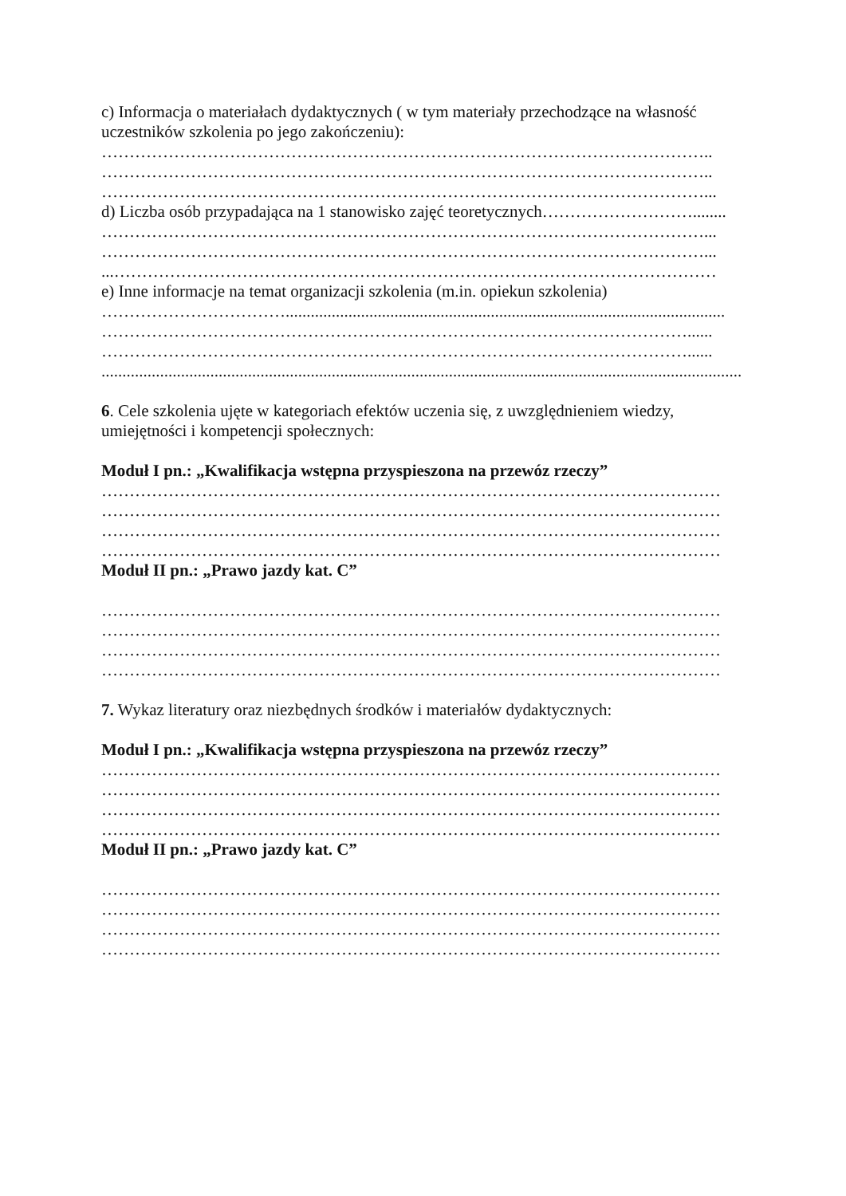c) Informacja o materiałach dydaktycznych ( w tym materiały przechodzące na własność uczestników szkolenia po jego zakończeniu):
………………………………………………………………………………………………..
………………………………………………………………………………………………..
………………………………………………………………………………………………...
d) Liczba osób przypadająca na 1 stanowisko zajęć teoretycznych………………………........
………………………………………………………………………………………………...
………………………………………………………………………………………………...
...………………………………………………………………………………………………
e) Inne informacje na temat organizacji szkolenia (m.in. opiekun szkolenia)
…………………………….........................................................................................................
……………………………………………………………………………………………......
……………………………………………………………………………………………......
.........................................................................................................................................................
6. Cele szkolenia ujęte w kategoriach efektów uczenia się, z uwzględnieniem wiedzy, umiejętności i kompetencji społecznych:
Moduł I pn.: „Kwalifikacja wstępna przyspieszona na przewóz rzeczy”
…………………………………………………………………………………………………
…………………………………………………………………………………………………
…………………………………………………………………………………………………
…………………………………………………………………………………………………
Moduł II pn.: „Prawo jazdy kat. C”
…………………………………………………………………………………………………
…………………………………………………………………………………………………
…………………………………………………………………………………………………
…………………………………………………………………………………………………
7. Wykaz literatury oraz niezbędnych środków i materiałów dydaktycznych:
Moduł I pn.: „Kwalifikacja wstępna przyspieszona na przewóz rzeczy”
…………………………………………………………………………………………………
…………………………………………………………………………………………………
…………………………………………………………………………………………………
…………………………………………………………………………………………………
Moduł II pn.: „Prawo jazdy kat. C”
…………………………………………………………………………………………………
…………………………………………………………………………………………………
…………………………………………………………………………………………………
…………………………………………………………………………………………………